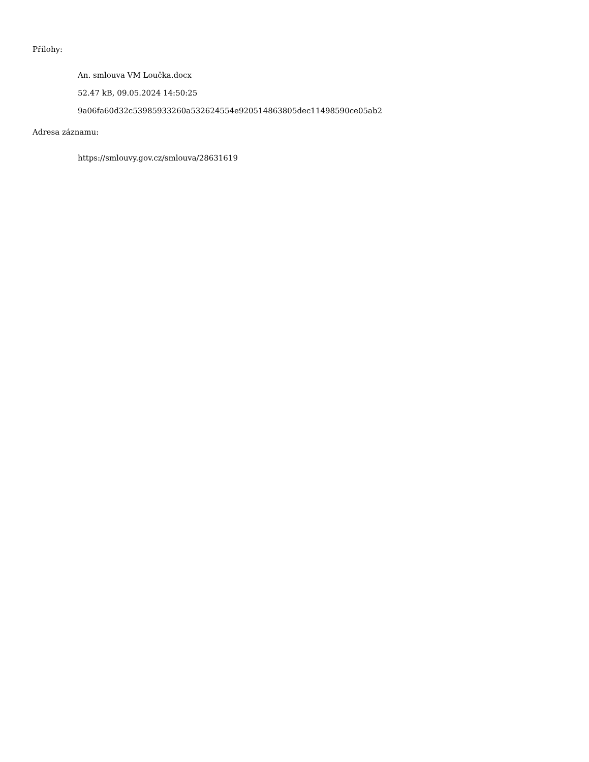Přílohy:
An. smlouva VM Loučka.docx
52.47 kB, 09.05.2024 14:50:25
9a06fa60d32c53985933260a532624554e920514863805dec11498590ce05ab2
Adresa záznamu:
https://smlouvy.gov.cz/smlouva/28631619